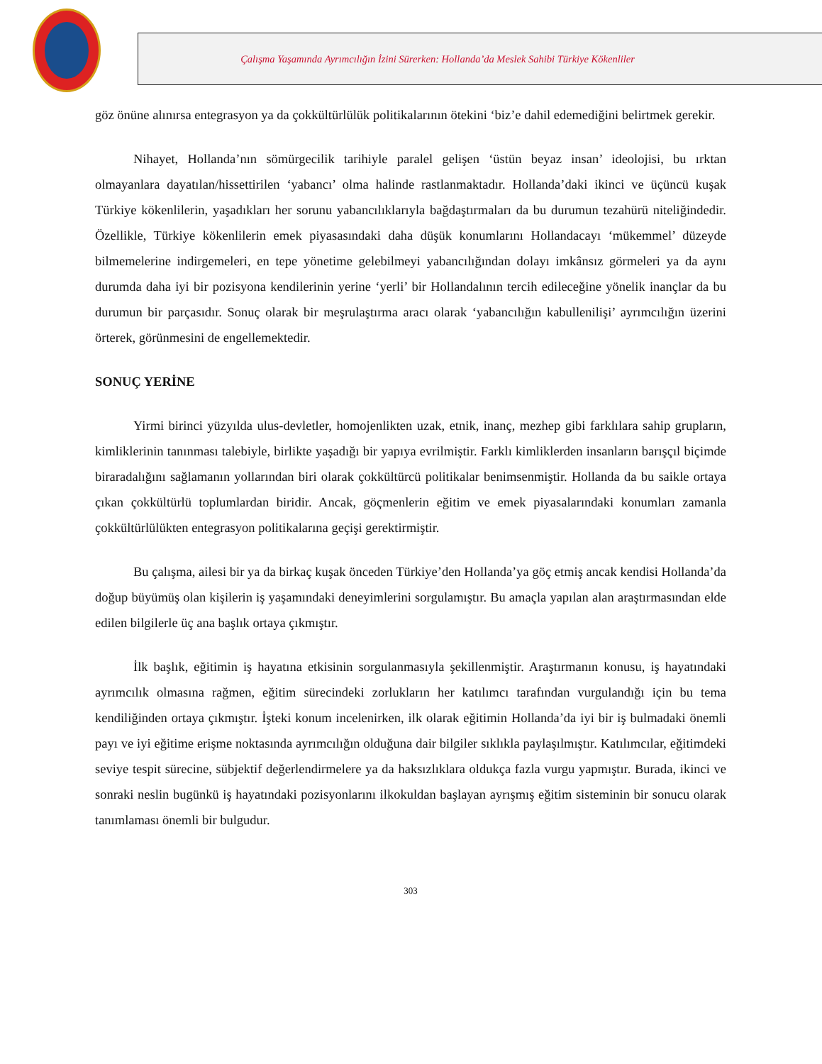Çalışma Yaşamında Ayrımcılığın İzini Sürerken: Hollanda’da Meslek Sahibi Türkiye Kökenliler
göz önüne alınırsa entegrasyon ya da çokkültürlülük politikalarının ötekini ‘biz’e dahil edemediğini belirtmek gerekir.
Nihayet, Hollanda’nın sömürgecilik tarihiyle paralel gelişen ‘üstün beyaz insan’ ideolojisi, bu ırktan olmayanlara dayatılan/hissettirilen ‘yabancı’ olma halinde rastlanmaktadır. Hollanda’daki ikinci ve üçüncü kuşak Türkiye kökenlilerin, yaşadıkları her sorunu yabancılıklarıyla bağdaştırmaları da bu durumun tezahürü niteliğindedir. Özellikle, Türkiye kökenlilerin emek piyasasındaki daha düşük konumlarını Hollandacayı ‘mükemmel’ düzeyde bilmemelerine indirgemeleri, en tepe yönetime gelebilmeyi yabancılığından dolayı imkânsız görmeleri ya da aynı durumda daha iyi bir pozisyona kendilerinin yerine ‘yerli’ bir Hollandalının tercih edileceğine yönelik inançlar da bu durumun bir parçasıdır. Sonuç olarak bir meşrulaştırma aracı olarak ‘yabancılığın kabullenilişi’ ayrımcılığın üzerini örterek, görünmesini de engellemektedir.
SONUÇ YERİNE
Yirmi birinci yüzyılda ulus-devletler, homojenlikten uzak, etnik, inanç, mezhep gibi farklılara sahip grupların, kimliklerinin tanınması talebiyle, birlikte yaşadığı bir yapıya evrilmiştir. Farklı kimliklerden insanların barışçıl biçimde biraradalığını sağlamanın yollarından biri olarak çokkültürcü politikalar benimsenmiştir. Hollanda da bu saikle ortaya çıkan çokkültürlü toplumlardan biridir. Ancak, göçmenlerin eğitim ve emek piyasalarındaki konumları zamanla çokkültürlülükten entegrasyon politikalarına geçişi gerektirmiştir.
Bu çalışma, ailesi bir ya da birkaç kuşak önceden Türkiye’den Hollanda’ya göç etmiş ancak kendisi Hollanda’da doğup büyümüş olan kişilerin iş yaşamındaki deneyimlerini sorgulamıştır. Bu amaçla yapılan alan araştırmasından elde edilen bilgilerle üç ana başlık ortaya çıkmıştır.
İlk başlık, eğitimin iş hayatına etkisinin sorgulanmasıyla şekillenmiştir. Araştırmanın konusu, iş hayatındaki ayrımcılık olmasına rağmen, eğitim sürecindeki zorlukların her katılımcı tarafından vurgulandığı için bu tema kendiliğinden ortaya çıkmıştır. İşteki konum incelenirken, ilk olarak eğitimin Hollanda’da iyi bir iş bulmadaki önemli payı ve iyi eğitime erişme noktasında ayrımcılığın olduğuna dair bilgiler sıklıkla paylaşılmıştır. Katılımcılar, eğitimdeki seviye tespit sürecine, sübjektif değerlendirmelere ya da haksızlıklara oldukça fazla vurgu yapmıştır. Burada, ikinci ve sonraki neslin bugünkü iş hayatındaki pozisyonlarını ilkokuldan başlayan ayrışmış eğitim sisteminin bir sonucu olarak tanımlaması önemli bir bulgudur.
303